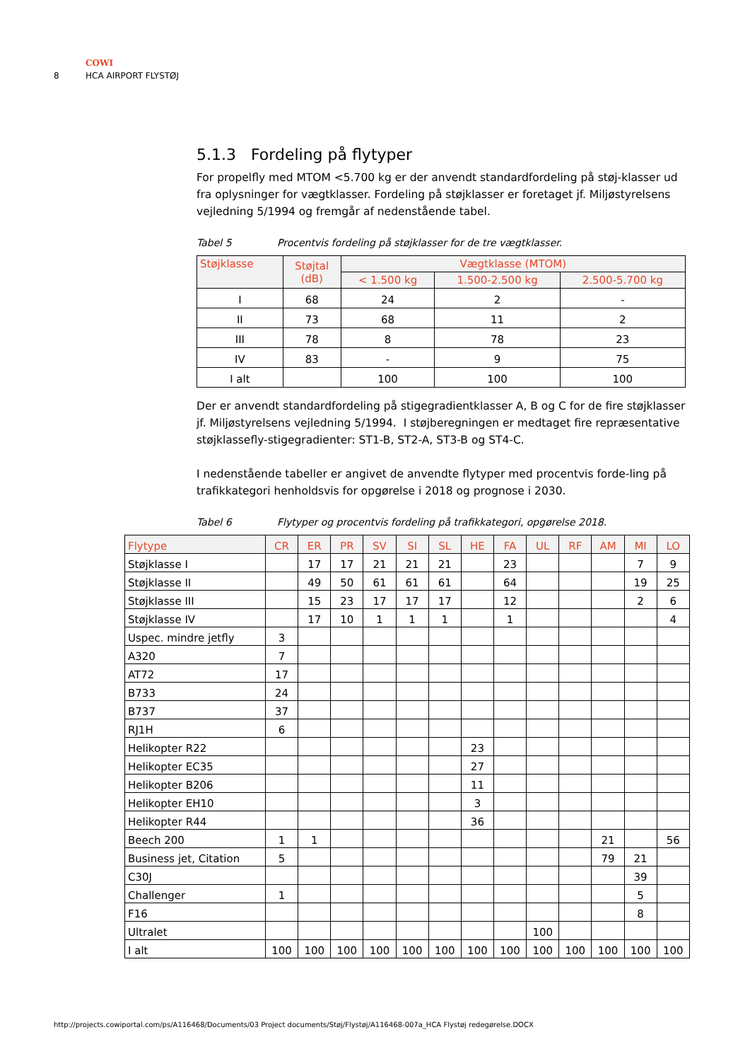COWI
8 HCA AIRPORT FLYSTØJ
5.1.3 Fordeling på flytyper
For propelfly med MTOM <5.700 kg er der anvendt standardfordeling på støj-klasser ud fra oplysninger for vægtklasser. Fordeling på støjklasser er foretaget jf. Miljøstyrelsens vejledning 5/1994 og fremgår af nedenstående tabel.
Tabel 5 Procentvis fordeling på støjklasser for de tre vægtklasser.
| Støjklasse | Støjtal (dB) | Vægtklasse (MTOM) | | |
| --- | --- | --- | --- | --- |
| | | < 1.500 kg | 1.500-2.500 kg | 2.500-5.700 kg |
| I | 68 | 24 | 2 | - |
| II | 73 | 68 | 11 | 2 |
| III | 78 | 8 | 78 | 23 |
| IV | 83 | - | 9 | 75 |
| I alt | | 100 | 100 | 100 |
Der er anvendt standardfordeling på stigegradientklasser A, B og C for de fire støjklasser jf. Miljøstyrelsens vejledning 5/1994. I støjberegningen er medtaget fire repræsentative støjklassefly-stigegradienter: ST1-B, ST2-A, ST3-B og ST4-C.
I nedenstående tabeller er angivet de anvendte flytyper med procentvis forde-ling på trafikkategori henholdsvis for opgørelse i 2018 og prognose i 2030.
Tabel 6 Flytyper og procentvis fordeling på trafikkategori, opgørelse 2018.
| Flytype | CR | ER | PR | SV | SI | SL | HE | FA | UL | RF | AM | MI | LO |
| --- | --- | --- | --- | --- | --- | --- | --- | --- | --- | --- | --- | --- | --- |
| Støjklasse I | | 17 | 17 | 21 | 21 | 21 | | 23 | | | | 7 | 9 |
| Støjklasse II | | 49 | 50 | 61 | 61 | 61 | | 64 | | | | 19 | 25 |
| Støjklasse III | | 15 | 23 | 17 | 17 | 17 | | 12 | | | | 2 | 6 |
| Støjklasse IV | | 17 | 10 | 1 | 1 | 1 | | 1 | | | | | 4 |
| Uspec. mindre jetfly | 3 | | | | | | | | | | | | |
| A320 | 7 | | | | | | | | | | | | |
| AT72 | 17 | | | | | | | | | | | | |
| B733 | 24 | | | | | | | | | | | | |
| B737 | 37 | | | | | | | | | | | | |
| RJ1H | 6 | | | | | | | | | | | | |
| Helikopter R22 | | | | | | | 23 | | | | | | |
| Helikopter EC35 | | | | | | | 27 | | | | | | |
| Helikopter B206 | | | | | | | 11 | | | | | | |
| Helikopter EH10 | | | | | | | 3 | | | | | | |
| Helikopter R44 | | | | | | | 36 | | | | | | |
| Beech 200 | 1 | 1 | | | | | | | | | 21 | | 56 |
| Business jet, Citation | 5 | | | | | | | | | | 79 | 21 | |
| C30J | | | | | | | | | | | | 39 | |
| Challenger | 1 | | | | | | | | | | | 5 | |
| F16 | | | | | | | | | | | | 8 | |
| Ultralet | | | | | | | | | 100 | | | | |
| I alt | 100 | 100 | 100 | 100 | 100 | 100 | 100 | 100 | 100 | 100 | 100 | 100 | 100 |
http://projects.cowiportal.com/ps/A116468/Documents/03 Project documents/Støj/Flystøj/A116468-007a_HCA Flystøj redegørelse.DOCX